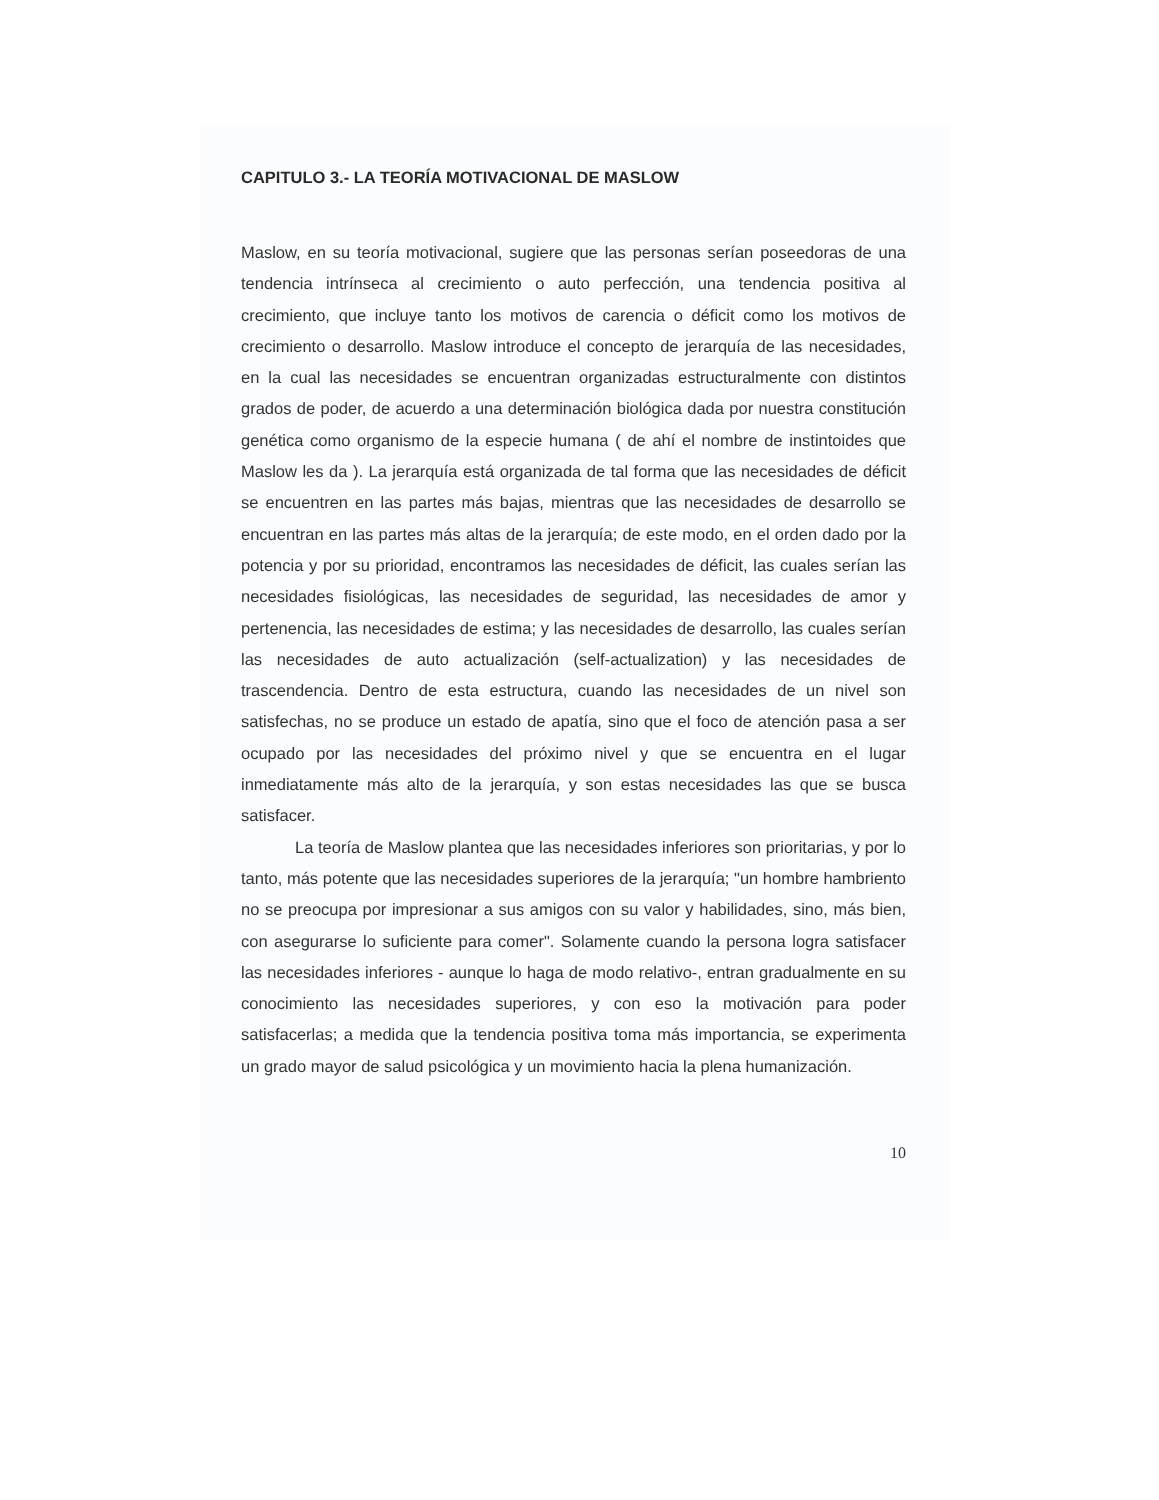CAPITULO 3.- LA TEORÍA MOTIVACIONAL DE MASLOW
Maslow, en su teoría motivacional, sugiere que las personas serían poseedoras de una tendencia intrínseca al crecimiento o auto perfección, una tendencia positiva al crecimiento, que incluye tanto los motivos de carencia o déficit como los motivos de crecimiento o desarrollo. Maslow introduce el concepto de jerarquía de las necesidades, en la cual las necesidades se encuentran organizadas estructuralmente con distintos grados de poder, de acuerdo a una determinación biológica dada por nuestra constitución genética como organismo de la especie humana ( de ahí el nombre de instintoides que Maslow les da ). La jerarquía está organizada de tal forma que las necesidades de déficit se encuentren en las partes más bajas, mientras que las necesidades de desarrollo se encuentran en las partes más altas de la jerarquía; de este modo, en el orden dado por la potencia y por su prioridad, encontramos las necesidades de déficit, las cuales serían las necesidades fisiológicas, las necesidades de seguridad, las necesidades de amor y pertenencia, las necesidades de estima; y las necesidades de desarrollo, las cuales serían las necesidades de auto actualización (self-actualization) y las necesidades de trascendencia. Dentro de esta estructura, cuando las necesidades de un nivel son satisfechas, no se produce un estado de apatía, sino que el foco de atención pasa a ser ocupado por las necesidades del próximo nivel y que se encuentra en el lugar inmediatamente más alto de la jerarquía, y son estas necesidades las que se busca satisfacer.
La teoría de Maslow plantea que las necesidades inferiores son prioritarias, y por lo tanto, más potente que las necesidades superiores de la jerarquía; "un hombre hambriento no se preocupa por impresionar a sus amigos con su valor y habilidades, sino, más bien, con asegurarse lo suficiente para comer". Solamente cuando la persona logra satisfacer las necesidades inferiores - aunque lo haga de modo relativo-, entran gradualmente en su conocimiento las necesidades superiores, y con eso la motivación para poder satisfacerlas; a medida que la tendencia positiva toma más importancia, se experimenta un grado mayor de salud psicológica y un movimiento hacia la plena humanización.
10